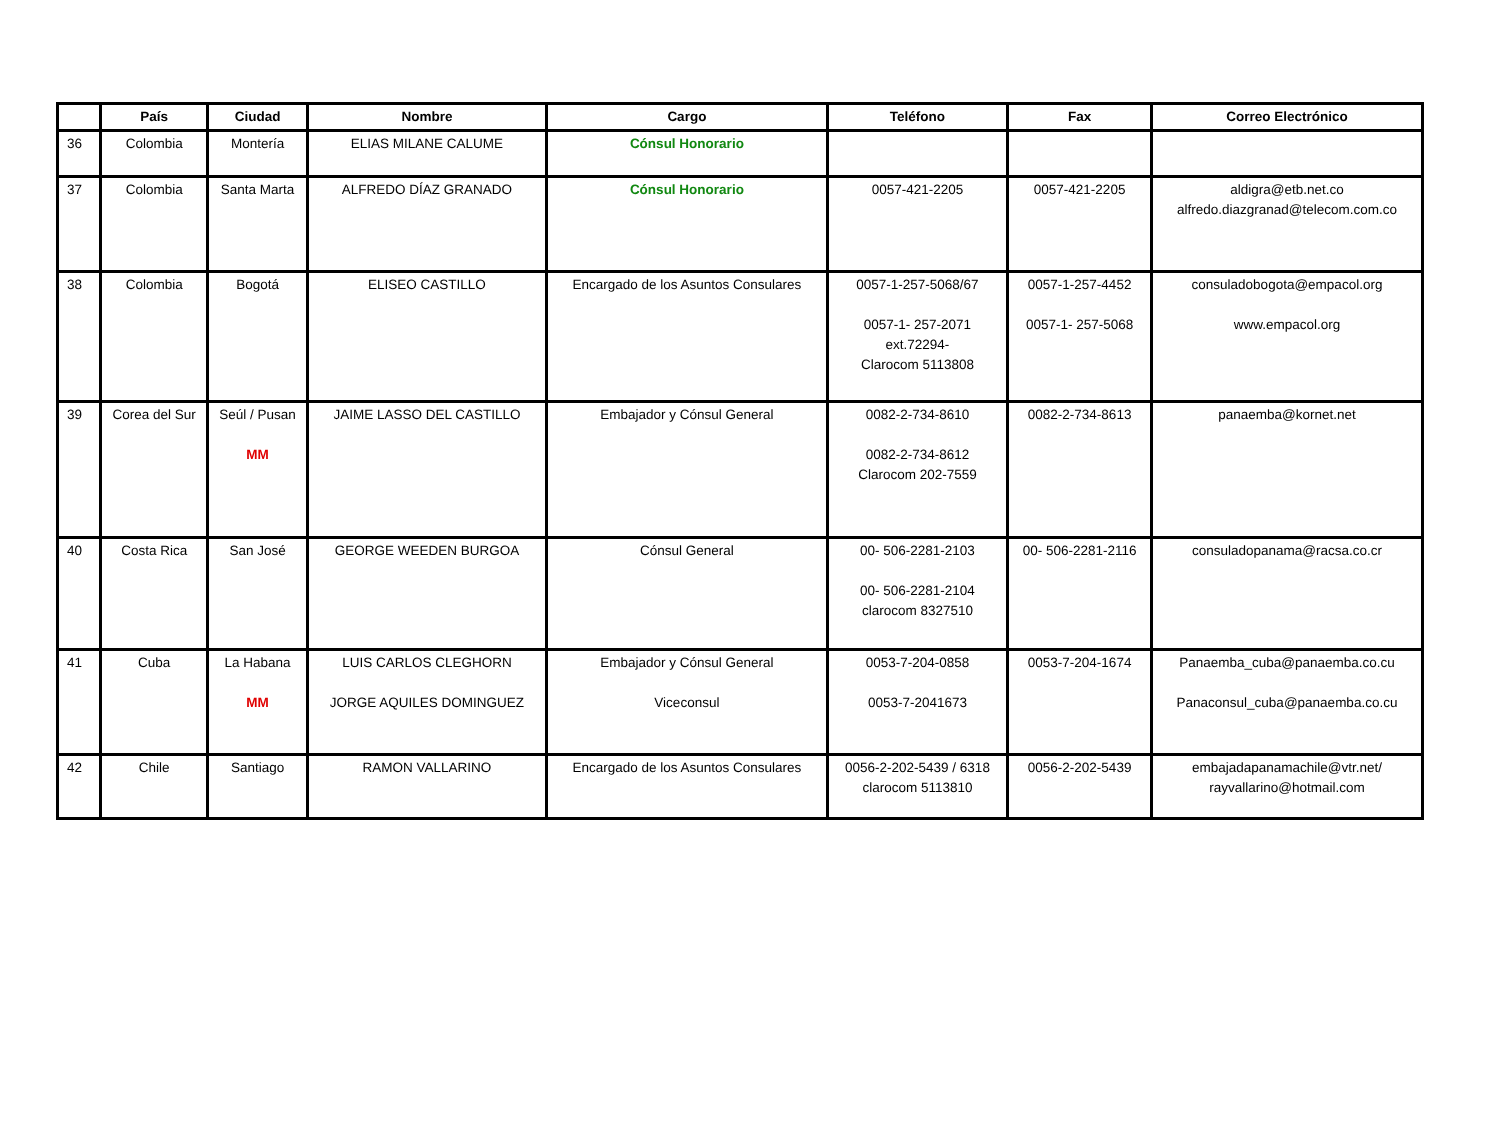| | País | Ciudad | Nombre | Cargo | Teléfono | Fax | Correo Electrónico |
| --- | --- | --- | --- | --- | --- | --- | --- |
| 36 | Colombia | Montería | ELIAS MILANE CALUME | Cónsul Honorario | | | |
| 37 | Colombia | Santa Marta | ALFREDO DÍAZ GRANADO | Cónsul Honorario | 0057-421-2205 | 0057-421-2205 | aldigra@etb.net.co alfredo.diazgranad@telecom.com.co |
| 38 | Colombia | Bogotá | ELISEO CASTILLO | Encargado de los Asuntos Consulares | 0057-1-257-5068/67 0057-1- 257-2071 ext.72294- Clarocom 5113808 | 0057-1-257-4452 0057-1- 257-5068 | consuladobogota@empacol.org www.empacol.org |
| 39 | Corea del Sur | Seúl / Pusan MM | JAIME LASSO DEL CASTILLO | Embajador y Cónsul General | 0082-2-734-8610 0082-2-734-8612 Clarocom 202-7559 | 0082-2-734-8613 | panaemba@kornet.net |
| 40 | Costa Rica | San José | GEORGE WEEDEN BURGOA | Cónsul General | 00- 506-2281-2103 00- 506-2281-2104 clarocom 8327510 | 00- 506-2281-2116 | consuladopanama@racsa.co.cr |
| 41 | Cuba | La Habana MM | LUIS CARLOS CLEGHORN JORGE AQUILES DOMINGUEZ | Embajador y Cónsul General Viceconsul | 0053-7-204-0858 0053-7-2041673 | 0053-7-204-1674 | Panaemba_cuba@panaemba.co.cu Panaconsul_cuba@panaemba.co.cu |
| 42 | Chile | Santiago | RAMON VALLARINO | Encargado de los Asuntos Consulares | 0056-2-202-5439 / 6318 clarocom 5113810 | 0056-2-202-5439 | embajadapanamachile@vtr.net/ rayvallarino@hotmail.com |